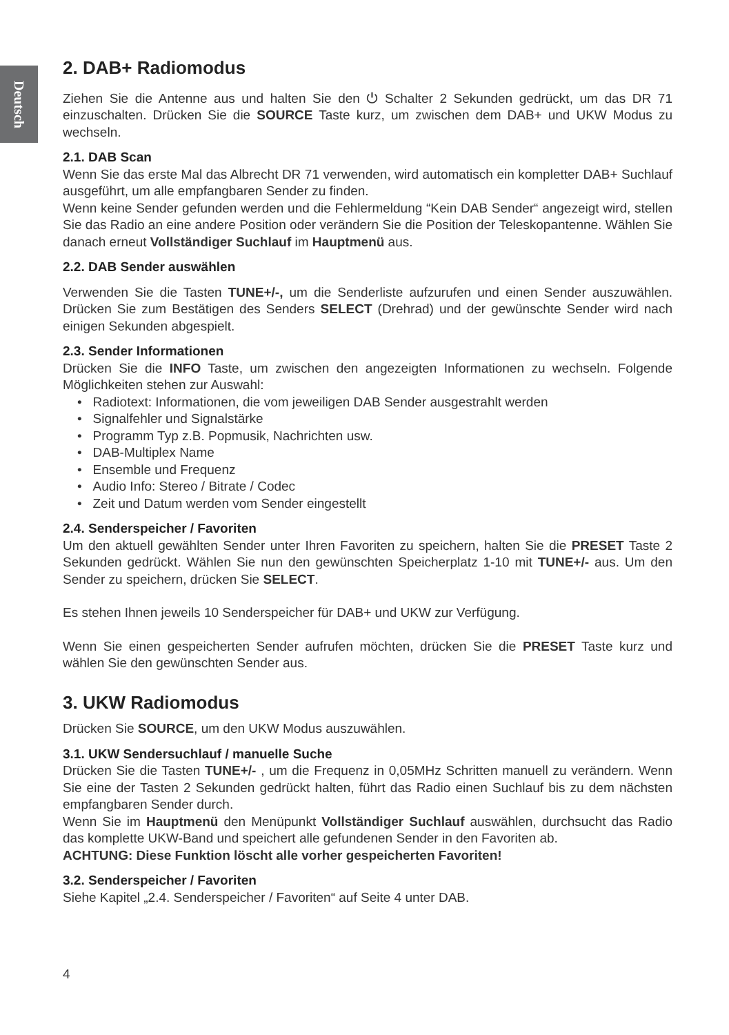Deutsch
2. DAB+ Radiomodus
Ziehen Sie die Antenne aus und halten Sie den ⏻ Schalter 2 Sekunden gedrückt, um das DR 71 einzuschalten. Drücken Sie die SOURCE Taste kurz, um zwischen dem DAB+ und UKW Modus zu wechseln.
2.1. DAB Scan
Wenn Sie das erste Mal das Albrecht DR 71 verwenden, wird automatisch ein kompletter DAB+ Suchlauf ausgeführt, um alle empfangbaren Sender zu finden.
Wenn keine Sender gefunden werden und die Fehlermeldung “Kein DAB Sender“ angezeigt wird, stellen Sie das Radio an eine andere Position oder verändern Sie die Position der Teleskopantenne. Wählen Sie danach erneut Vollständiger Suchlauf im Hauptmenü aus.
2.2. DAB Sender auswählen
Verwenden Sie die Tasten TUNE+/-, um die Senderliste aufzurufen und einen Sender auszuwählen. Drücken Sie zum Bestätigen des Senders SELECT (Drehrad) und der gewünschte Sender wird nach einigen Sekunden abgespielt.
2.3. Sender Informationen
Drücken Sie die INFO Taste, um zwischen den angezeigten Informationen zu wechseln. Folgende Möglichkeiten stehen zur Auswahl:
• Radiotext: Informationen, die vom jeweiligen DAB Sender ausgestrahlt werden
• Signalfehler und Signalstärke
• Programm Typ z.B. Popmusik, Nachrichten usw.
• DAB-Multiplex Name
• Ensemble und Frequenz
• Audio Info: Stereo / Bitrate / Codec
• Zeit und Datum werden vom Sender eingestellt
2.4. Senderspeicher / Favoriten
Um den aktuell gewählten Sender unter Ihren Favoriten zu speichern, halten Sie die PRESET Taste 2 Sekunden gedrückt. Wählen Sie nun den gewünschten Speicherplatz 1-10 mit TUNE+/- aus. Um den Sender zu speichern, drücken Sie SELECT.
Es stehen Ihnen jeweils 10 Senderspeicher für DAB+ und UKW zur Verfügung.
Wenn Sie einen gespeicherten Sender aufrufen möchten, drücken Sie die PRESET Taste kurz und wählen Sie den gewünschten Sender aus.
3. UKW Radiomodus
Drücken Sie SOURCE, um den UKW Modus auszuwählen.
3.1. UKW Sendersuchlauf / manuelle Suche
Drücken Sie die Tasten TUNE+/- , um die Frequenz in 0,05MHz Schritten manuell zu verändern. Wenn Sie eine der Tasten 2 Sekunden gedrückt halten, führt das Radio einen Suchlauf bis zu dem nächsten empfangbaren Sender durch.
Wenn Sie im Hauptmenü den Menüpunkt Vollständiger Suchlauf auswählen, durchsucht das Radio das komplette UKW-Band und speichert alle gefundenen Sender in den Favoriten ab.
ACHTUNG: Diese Funktion löscht alle vorher gespeicherten Favoriten!
3.2. Senderspeicher / Favoriten
Siehe Kapitel „2.4. Senderspeicher / Favoriten“ auf Seite 4 unter DAB.
4